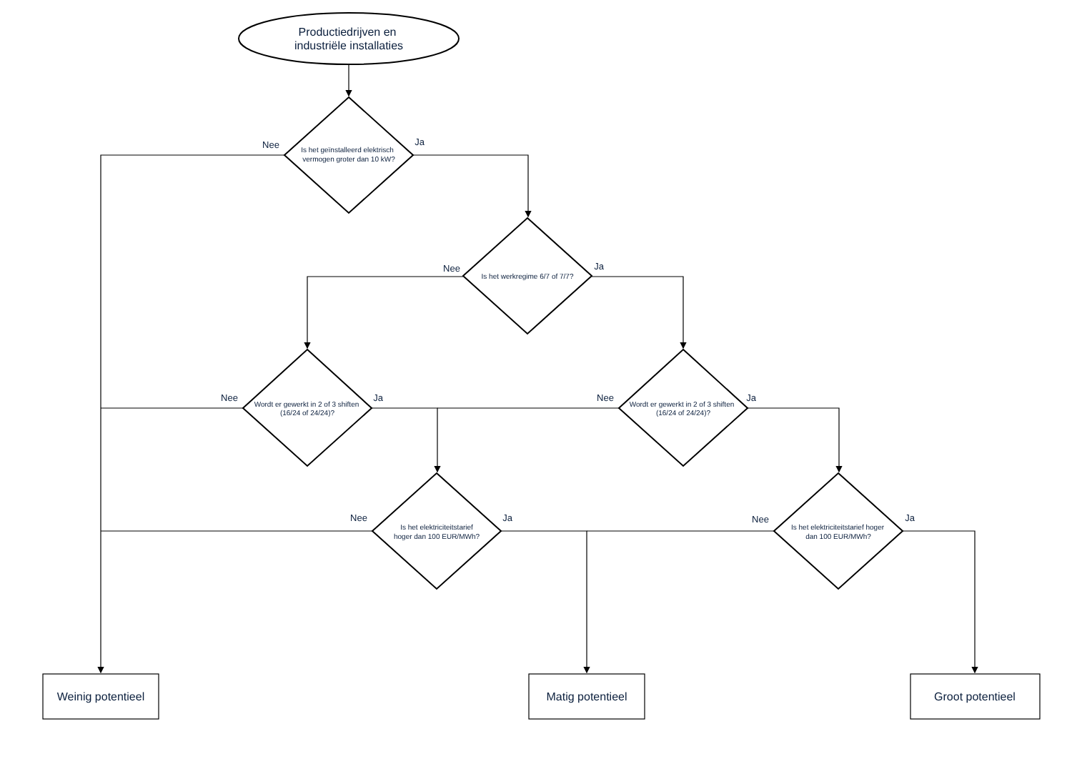Productiedrijven en
industriële installaties
Nee
Is het geïnstalleerd elektrisch
vermogen groter dan 10 kW?
Ja
Nee
Is het werkregime 6/7 of 7/7?
Ja
Nee
Wordt er gewerkt in 2 of 3 shiften
(16/24 of 24/24)?
Ja
Nee
Wordt er gewerkt in 2 of 3 shiften
(16/24 of 24/24)?
Ja
Nee
Is het elektriciteitstarief
hoger dan 100 EUR/MWh?
Ja
Nee
Is het elektriciteitstarief hoger
dan 100 EUR/MWh?
Ja
Weinig potentieel
Matig potentieel
Groot potentieel